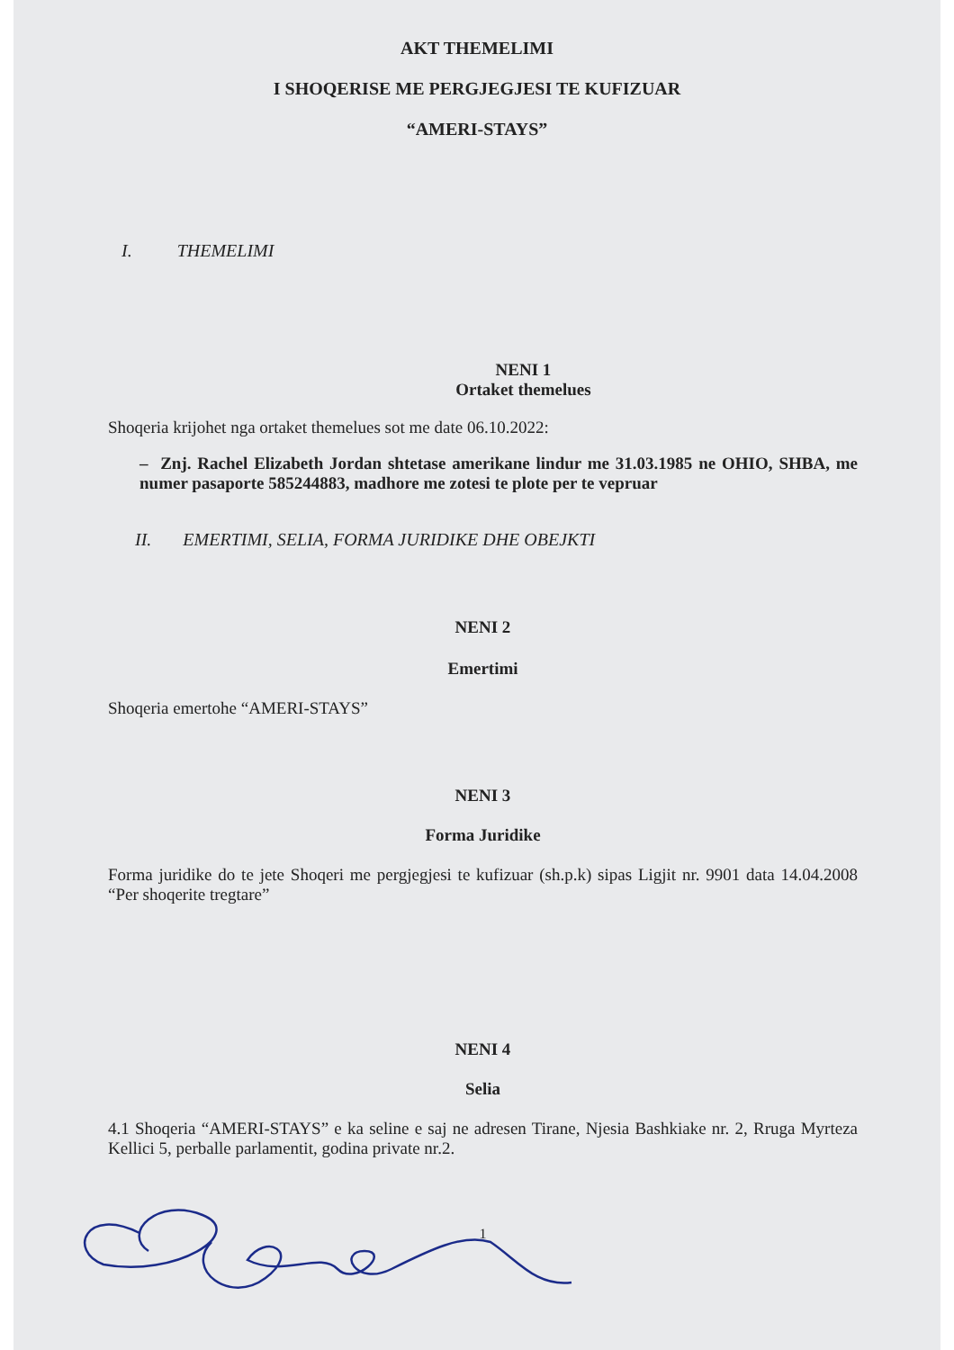AKT THEMELIMI
I SHOQERISE ME PERGJEGJESI TE KUFIZUAR
“AMERI-STAYS”
I. THEMELIMI
NENI 1
Ortaket themelues
Shoqeria krijohet nga ortaket themelues sot me date 06.10.2022:
– Znj. Rachel Elizabeth Jordan shtetase amerikane lindur me 31.03.1985 ne OHIO, SHBA, me numer pasaporte 585244883, madhore me zotesi te plote per te vepruar
II. EMERTIMI, SELIA, FORMA JURIDIKE DHE OBEJKTI
NENI 2
Emertimi
Shoqeria emertohe “AMERI-STAYS”
NENI 3
Forma Juridike
Forma juridike do te jete Shoqeri me pergjegjesi te kufizuar (sh.p.k) sipas Ligjit nr. 9901 data 14.04.2008 “Per shoqerite tregtare”
NENI 4
Selia
4.1 Shoqeria “AMERI-STAYS” e ka seline e saj ne adresen Tirane, Njesia Bashkiake nr. 2, Rruga Myrteza Kellici 5, perballe parlamentit, godina private nr.2.
1